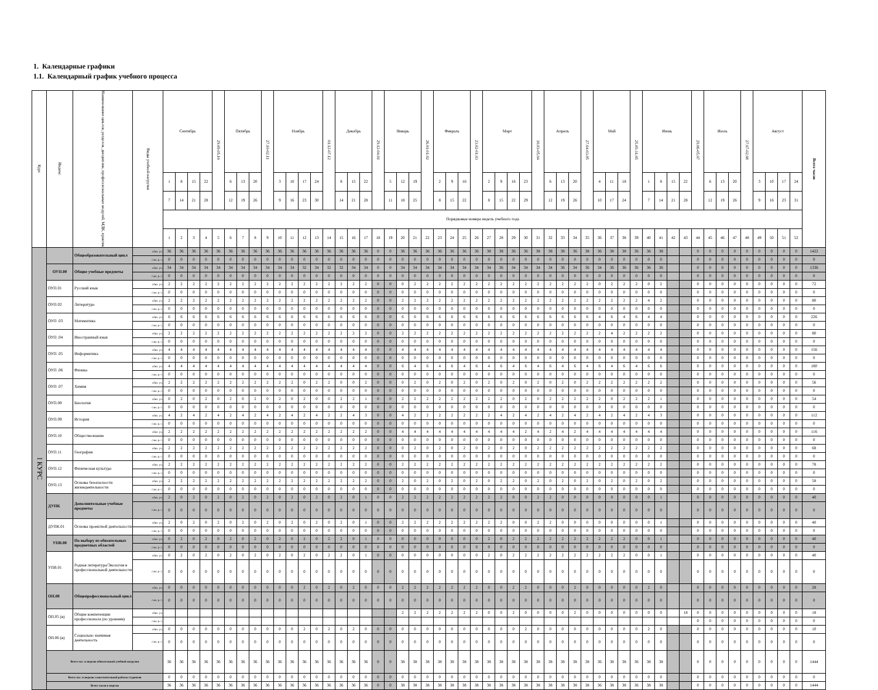1. Календарные графики
1.1. Календарный график учебного процесса
| Курс | Индекс | Наименование циклов, разделов, дисциплин, профессиональных модулей, МДК, практик | Виды учебной нагрузки | Сентябрь | | | | 29.09-05.10 | Октябрь | | | 27.10-02.11 | Ноябрь | | | | 01.12-07.12 | Декабрь | | | 29.12-04.01 | Январь | | | 26.01-01.02 | Февраль | | | 23.02-01.03 | Март | | | | 30.03-05.04 | Апрель | | | 27.04-03.05 | Май | | | 25.05-31.05 | Июнь | | | | 29.06-05.07 | Июль | | | 27.07-02.08 | Август | | | | Всего часов |
| --- | --- | --- | --- | --- | --- | --- | --- | --- | --- | --- | --- | --- | --- | --- | --- | --- | --- | --- | --- | --- | --- | --- | --- | --- | --- | --- | --- | --- | --- | --- | --- | --- | --- | --- | --- | --- | --- | --- | --- | --- | --- | --- | --- | --- | --- | --- | --- | --- | --- | --- | --- | --- | --- | --- | --- | --- |
| | | | | 1 | 8 | 15 | 22 | | 6 | 13 | 20 | | 3 | 10 | 17 | 24 | | 8 | 15 | 22 | | 5 | 12 | 19 | | 2 | 9 | 16 | | 2 | 9 | 16 | 23 | | 6 | 13 | 20 | | 4 | 11 | 18 | | 1 | 8 | 15 | 22 | | 6 | 13 | 20 | | 3 | 10 | 17 | 24 | |
| | | | | 7 | 14 | 21 | 28 | | 12 | 19 | 26 | | 9 | 16 | 23 | 30 | | 14 | 21 | 28 | | 11 | 18 | 25 | | 8 | 15 | 22 | | 8 | 15 | 22 | 29 | | 12 | 19 | 26 | | 10 | 17 | 24 | | 7 | 14 | 21 | 28 | | 12 | 19 | 26 | | 9 | 16 | 23 | 31 | |
| | | | | Порядковые номера недель учебного года | | | | | | | | | | | | | | | | | | | | | | | | | | | | | | | | | | | | | | | | | | | | | | | | | | | | |
| | | | | 1 | 2 | 3 | 4 | 5 | 6 | 7 | 8 | 9 | 10 | 11 | 12 | 13 | 14 | 15 | 16 | 17 | 18 | 19 | 20 | 21 | 22 | 23 | 24 | 25 | 26 | 27 | 28 | 29 | 30 | 31 | 32 | 33 | 34 | 35 | 36 | 37 | 38 | 39 | 40 | 41 | 42 | 43 | 44 | 45 | 46 | 47 | 48 | 49 | 50 | 51 | 52 | |
| I КУРС | | Общеобразовательный цикл | обяз. уч. | 36 | 36 | 36 | 36 | 36 | 36 | 36 | 36 | 36 | 36 | 36 | 36 | 36 | 36 | 36 | 36 | 36 | 0 | 0 | 36 | 36 | 36 | 36 | 36 | 36 | 36 | 38 | 38 | 36 | 36 | 38 | 38 | 38 | 36 | 38 | 36 | 38 | 38 | 36 | 36 | 38 | | | 0 | 0 | 0 | 0 | 0 | 0 | 0 | 0 | 0 | 1422 |
| | | | сам. р. с. | 0 | 0 | 0 | 0 | 0 | 0 | 0 | 0 | 0 | 0 | 0 | 0 | 0 | 0 | 0 | 0 | 0 | 0 | 0 | 0 | 0 | 0 | 0 | 0 | 0 | 0 | 0 | 0 | 0 | 0 | 0 | 0 | 0 | 0 | 0 | 0 | 0 | 0 | 0 | 0 | 0 | | | 0 | 0 | 0 | 0 | 0 | 0 | 0 | 0 | 0 | 0 |
| | ОУП.00 | Общие учебные предметы | обяз. уч. | 34 | 34 | 34 | 34 | 34 | 34 | 34 | 34 | 34 | 34 | 34 | 32 | 34 | 32 | 32 | 34 | 34 | 0 | 0 | 34 | 34 | 34 | 34 | 34 | 34 | 34 | 34 | 36 | 34 | 34 | 34 | 34 | 36 | 34 | 36 | 34 | 36 | 36 | 36 | 36 | 36 | | | 0 | 0 | 0 | 0 | 0 | 0 | 0 | 0 | 0 | 1336 |
| | | | сам. р. с. | 0 | 0 | 0 | 0 | 0 | 0 | 0 | 0 | 0 | 0 | 0 | 0 | 0 | 0 | 0 | 0 | 0 | 0 | 0 | 0 | 0 | 0 | 0 | 0 | 0 | 0 | 0 | 0 | 0 | 0 | 0 | 0 | 0 | 0 | 0 | 0 | 0 | 0 | 0 | 0 | 0 | | | 0 | 0 | 0 | 0 | 0 | 0 | 0 | 0 | 0 | 0 |
| | ОУП.01 | Русский язык | обяз. уч. | 2 | 2 | 2 | 2 | 2 | 2 | 2 | 2 | 2 | 2 | 2 | 2 | 2 | 2 | 2 | 2 | 2 | 0 | 0 | 0 | 2 | 2 | 2 | 2 | 2 | 2 | 2 | 2 | 2 | 2 | 2 | 2 | 2 | 2 | 2 | 0 | 2 | 2 | 2 | 0 | 2 | | | 0 | 0 | 0 | 0 | 0 | 0 | 0 | 0 | 0 | 72 |
| | | | сам. р. с. | 0 | 0 | 0 | 0 | 0 | 0 | 0 | 0 | 0 | 0 | 0 | 0 | 0 | 0 | 0 | 0 | 0 | 0 | 0 | 0 | 0 | 0 | 0 | 0 | 0 | 0 | 0 | 0 | 0 | 0 | 0 | 0 | 0 | 0 | 0 | 0 | 0 | 0 | 0 | 0 | 0 | | | 0 | 0 | 0 | 0 | 0 | 0 | 0 | 0 | 0 | 0 |
| | ОУП.02 | Литература | обяз. уч. | 2 | 2 | 2 | 2 | 2 | 2 | 2 | 2 | 2 | 2 | 2 | 2 | 2 | 2 | 2 | 2 | 2 | 0 | 0 | 2 | 2 | 2 | 2 | 2 | 2 | 2 | 2 | 2 | 2 | 2 | 2 | 2 | 2 | 2 | 2 | 2 | 2 | 2 | 2 | 4 | 2 | | | 0 | 0 | 0 | 0 | 0 | 0 | 0 | 0 | 0 | 80 |
| | | | сам. р. с. | 0 | 0 | 0 | 0 | 0 | 0 | 0 | 0 | 0 | 0 | 0 | 0 | 0 | 0 | 0 | 0 | 0 | 0 | 0 | 0 | 0 | 0 | 0 | 0 | 0 | 0 | 0 | 0 | 0 | 0 | 0 | 0 | 0 | 0 | 0 | 0 | 0 | 0 | 0 | 0 | 0 | | | 0 | 0 | 0 | 0 | 0 | 0 | 0 | 0 | 0 | 0 |
| | ОУП .03 | Математика | обяз. уч. | 6 | 6 | 6 | 6 | 6 | 6 | 6 | 6 | 6 | 6 | 6 | 6 | 6 | 6 | 6 | 6 | 6 | 0 | 0 | 6 | 6 | 6 | 6 | 6 | 6 | 6 | 6 | 6 | 6 | 6 | 6 | 6 | 6 | 6 | 6 | 4 | 6 | 4 | 6 | 4 | 4 | | | 0 | 0 | 0 | 0 | 0 | 0 | 0 | 0 | 0 | 226 |
| | | | сам. р. с. | 0 | 0 | 0 | 0 | 0 | 0 | 0 | 0 | 0 | 0 | 0 | 0 | 0 | 0 | 0 | 0 | 0 | 0 | 0 | 0 | 0 | 0 | 0 | 0 | 0 | 0 | 0 | 0 | 0 | 0 | 0 | 0 | 0 | 0 | 0 | 0 | 0 | 0 | 0 | 0 | 0 | | | 0 | 0 | 0 | 0 | 0 | 0 | 0 | 0 | 0 | 0 |
| | ОУП .04 | Иностранный язык | обяз. уч. | 2 | 2 | 2 | 2 | 2 | 2 | 2 | 2 | 2 | 2 | 2 | 2 | 2 | 2 | 2 | 2 | 2 | 0 | 0 | 2 | 2 | 2 | 2 | 2 | 2 | 2 | 2 | 2 | 2 | 2 | 2 | 2 | 2 | 2 | 2 | 2 | 4 | 2 | 2 | 2 | 2 | | | 0 | 0 | 0 | 0 | 0 | 0 | 0 | 0 | 0 | 80 |
| | | | сам. р. с. | 0 | 0 | 0 | 0 | 0 | 0 | 0 | 0 | 0 | 0 | 0 | 0 | 0 | 0 | 0 | 0 | 0 | 0 | 0 | 0 | 0 | 0 | 0 | 0 | 0 | 0 | 0 | 0 | 0 | 0 | 0 | 0 | 0 | 0 | 0 | 0 | 0 | 0 | 0 | 0 | 0 | | | 0 | 0 | 0 | 0 | 0 | 0 | 0 | 0 | 0 | 0 |
| | ОУП .05 | Информатика | обяз. уч. | 4 | 4 | 4 | 4 | 4 | 4 | 4 | 4 | 4 | 4 | 4 | 4 | 4 | 4 | 4 | 4 | 4 | 0 | 0 | 4 | 4 | 4 | 4 | 4 | 4 | 4 | 4 | 4 | 4 | 4 | 4 | 4 | 4 | 4 | 4 | 4 | 4 | 4 | 4 | 4 | 4 | | | 0 | 0 | 0 | 0 | 0 | 0 | 0 | 0 | 0 | 156 |
| | | | сам. р. с. | 0 | 0 | 0 | 0 | 0 | 0 | 0 | 0 | 0 | 0 | 0 | 0 | 0 | 0 | 0 | 0 | 0 | 0 | 0 | 0 | 0 | 0 | 0 | 0 | 0 | 0 | 0 | 0 | 0 | 0 | 0 | 0 | 0 | 0 | 0 | 0 | 0 | 0 | 0 | 0 | 0 | | | 0 | 0 | 0 | 0 | 0 | 0 | 0 | 0 | 0 | 0 |
| | ОУП .06 | Физика | обяз. уч. | 4 | 4 | 4 | 4 | 4 | 4 | 4 | 4 | 4 | 4 | 4 | 4 | 4 | 4 | 4 | 4 | 4 | 0 | 0 | 6 | 4 | 6 | 4 | 6 | 4 | 6 | 4 | 6 | 4 | 6 | 4 | 6 | 4 | 6 | 4 | 6 | 4 | 6 | 4 | 6 | 6 | | | 0 | 0 | 0 | 0 | 0 | 0 | 0 | 0 | 0 | 180 |
| | | | сам. р. с. | 0 | 0 | 0 | 0 | 0 | 0 | 0 | 0 | 0 | 0 | 0 | 0 | 0 | 0 | 0 | 0 | 0 | 0 | 0 | 0 | 0 | 0 | 0 | 0 | 0 | 0 | 0 | 0 | 0 | 0 | 0 | 0 | 0 | 0 | 0 | 0 | 0 | 0 | 0 | 0 | 0 | | | 0 | 0 | 0 | 0 | 0 | 0 | 0 | 0 | 0 | 0 |
| | ОУП .07 | Химия | обяз. уч. | 2 | 2 | 2 | 2 | 2 | 2 | 2 | 2 | 2 | 2 | 2 | 0 | 2 | 2 | 0 | 0 | 2 | 0 | 0 | 0 | 2 | 0 | 2 | 0 | 2 | 0 | 2 | 0 | 2 | 0 | 2 | 0 | 2 | 0 | 2 | 2 | 2 | 2 | 2 | 2 | 2 | | | 0 | 0 | 0 | 0 | 0 | 0 | 0 | 0 | 0 | 56 |
| | | | сам. р. с. | 0 | 0 | 0 | 0 | 0 | 0 | 0 | 0 | 0 | 0 | 0 | 0 | 0 | 0 | 0 | 0 | 0 | 0 | 0 | 0 | 0 | 0 | 0 | 0 | 0 | 0 | 0 | 0 | 0 | 0 | 0 | 0 | 0 | 0 | 0 | 0 | 0 | 0 | 0 | 0 | 0 | | | 0 | 0 | 0 | 0 | 0 | 0 | 0 | 0 | 0 | 0 |
| | ОУП.08 | Биология | обяз. уч. | 0 | 2 | 0 | 2 | 0 | 2 | 0 | 2 | 0 | 2 | 0 | 2 | 0 | 0 | 2 | 2 | 1 | 0 | 0 | 2 | 2 | 2 | 2 | 2 | 2 | 2 | 2 | 2 | 0 | 2 | 0 | 2 | 2 | 2 | 2 | 2 | 0 | 2 | 2 | 2 | 1 | | | 0 | 0 | 0 | 0 | 0 | 0 | 0 | 0 | 0 | 54 |
| | | | сам. р. с. | 0 | 0 | 0 | 0 | 0 | 0 | 0 | 0 | 0 | 0 | 0 | 0 | 0 | 0 | 0 | 0 | 0 | 0 | 0 | 0 | 0 | 0 | 0 | 0 | 0 | 0 | 0 | 0 | 0 | 0 | 0 | 0 | 0 | 0 | 0 | 0 | 0 | 0 | 0 | 0 | 0 | | | 0 | 0 | 0 | 0 | 0 | 0 | 0 | 0 | 0 | 0 |
| | ОУП.09 | История | обяз. уч. | 4 | 2 | 4 | 2 | 4 | 2 | 4 | 2 | 4 | 2 | 4 | 2 | 4 | 2 | 2 | 4 | 3 | 0 | 0 | 4 | 2 | 2 | 2 | 2 | 2 | 2 | 2 | 4 | 2 | 4 | 2 | 4 | 2 | 4 | 2 | 4 | 2 | 4 | 2 | 4 | 3 | | | 0 | 0 | 0 | 0 | 0 | 0 | 0 | 0 | 0 | 112 |
| | | | сам. р. с. | 0 | 0 | 0 | 0 | 0 | 0 | 0 | 0 | 0 | 0 | 0 | 0 | 0 | 0 | 0 | 0 | 0 | 0 | 0 | 0 | 0 | 0 | 0 | 0 | 0 | 0 | 0 | 0 | 0 | 0 | 0 | 0 | 0 | 0 | 0 | 0 | 0 | 0 | 0 | 0 | 0 | | | 0 | 0 | 0 | 0 | 0 | 0 | 0 | 0 | 0 | 0 |
| | ОУП.10 | Обществознание | обяз. уч. | 2 | 2 | 2 | 2 | 2 | 2 | 2 | 2 | 2 | 2 | 2 | 2 | 2 | 2 | 2 | 2 | 2 | 0 | 0 | 4 | 4 | 4 | 4 | 4 | 4 | 4 | 4 | 4 | 4 | 2 | 4 | 2 | 4 | 2 | 4 | 4 | 4 | 4 | 4 | 4 | 4 | | | 0 | 0 | 0 | 0 | 0 | 0 | 0 | 0 | 0 | 116 |
| | | | сам. р. с. | 0 | 0 | 0 | 0 | 0 | 0 | 0 | 0 | 0 | 0 | 0 | 0 | 0 | 0 | 0 | 0 | 0 | 0 | 0 | 0 | 0 | 0 | 0 | 0 | 0 | 0 | 0 | 0 | 0 | 0 | 0 | 0 | 0 | 0 | 0 | 0 | 0 | 0 | 0 | 0 | 0 | | | 0 | 0 | 0 | 0 | 0 | 0 | 0 | 0 | 0 | 0 |
| | ОУП.11 | География | обяз. уч. | 2 | 2 | 2 | 2 | 2 | 2 | 2 | 2 | 2 | 2 | 2 | 2 | 2 | 2 | 2 | 2 | 2 | 0 | 0 | 0 | 2 | 0 | 2 | 0 | 2 | 0 | 2 | 0 | 2 | 0 | 2 | 2 | 2 | 2 | 2 | 2 | 2 | 2 | 2 | 2 | 2 | | | 0 | 0 | 0 | 0 | 0 | 0 | 0 | 0 | 0 | 68 |
| | | | сам. р. с. | 0 | 0 | 0 | 0 | 0 | 0 | 0 | 0 | 0 | 0 | 0 | 0 | 0 | 0 | 0 | 0 | 0 | 0 | 0 | 0 | 0 | 0 | 0 | 0 | 0 | 0 | 0 | 0 | 0 | 0 | 0 | 0 | 0 | 0 | 0 | 0 | 0 | 0 | 0 | 0 | 0 | | | 0 | 0 | 0 | 0 | 0 | 0 | 0 | 0 | 0 | 0 |
| | ОУП.12 | Физическая культура | обяз. уч. | 2 | 2 | 2 | 2 | 2 | 2 | 2 | 2 | 2 | 2 | 2 | 2 | 2 | 2 | 2 | 2 | 2 | 0 | 0 | 2 | 2 | 2 | 2 | 2 | 2 | 2 | 2 | 2 | 2 | 2 | 2 | 2 | 2 | 2 | 2 | 2 | 2 | 2 | 2 | 2 | 2 | | | 0 | 0 | 0 | 0 | 0 | 0 | 0 | 0 | 0 | 78 |
| | | | сам. р. с. | 0 | 0 | 0 | 0 | 0 | 0 | 0 | 0 | 0 | 0 | 0 | 0 | 0 | 0 | 0 | 0 | 0 | 0 | 0 | 0 | 0 | 0 | 0 | 0 | 0 | 0 | 0 | 0 | 0 | 0 | 0 | 0 | 0 | 0 | 0 | 0 | 0 | 0 | 0 | 0 | 0 | | | 0 | 0 | 0 | 0 | 0 | 0 | 0 | 0 | 0 | 0 |
| | ОУП.13 | Основы безопасности жизнедеятельности | обяз. уч. | 2 | 2 | 2 | 2 | 2 | 2 | 2 | 2 | 2 | 2 | 2 | 2 | 2 | 2 | 2 | 2 | 2 | 0 | 0 | 2 | 0 | 2 | 0 | 2 | 0 | 2 | 0 | 2 | 2 | 0 | 2 | 0 | 2 | 0 | 2 | 0 | 2 | 0 | 2 | 0 | 2 | | | 0 | 0 | 0 | 0 | 0 | 0 | 0 | 0 | 0 | 58 |
| | | | сам. р. с. | 0 | 0 | 0 | 0 | 0 | 0 | 0 | 0 | 0 | 0 | 0 | 0 | 0 | 0 | 0 | 0 | 0 | 0 | 0 | 0 | 0 | 0 | 0 | 0 | 0 | 0 | 0 | 0 | 0 | 0 | 0 | 0 | 0 | 0 | 0 | 0 | 0 | 0 | 0 | 0 | 0 | | | 0 | 0 | 0 | 0 | 0 | 0 | 0 | 0 | 0 | 0 |
| | ДУПК | Дополнительные учебные предметы | обяз. уч. | 2 | 0 | 2 | 0 | 2 | 0 | 2 | 0 | 2 | 0 | 2 | 0 | 2 | 0 | 2 | 0 | 1 | 0 | 0 | 2 | 2 | 2 | 2 | 2 | 2 | 2 | 2 | 2 | 0 | 0 | 2 | 2 | 0 | 0 | 0 | 0 | 0 | 0 | 0 | 0 | 1 | | | 0 | 0 | 0 | 0 | 0 | 0 | 0 | 0 | 0 | 40 |
| | | | сам. р. с. | 0 | 0 | 0 | 0 | 0 | 0 | 0 | 0 | 0 | 0 | 0 | 0 | 0 | 0 | 0 | 0 | 0 | 0 | 0 | 0 | 0 | 0 | 0 | 0 | 0 | 0 | 0 | 0 | 0 | 0 | 0 | 0 | 0 | 0 | 0 | 0 | 0 | 0 | 0 | 0 | 0 | | | 0 | 0 | 0 | 0 | 0 | 0 | 0 | 0 | 0 | 0 |
| | ДУПК.01 | Основы проектной деятельности | обяз. уч. | 2 | 0 | 2 | 0 | 2 | 0 | 2 | 0 | 2 | 0 | 2 | 0 | 2 | 0 | 2 | 0 | 1 | 0 | 0 | 2 | 2 | 2 | 2 | 2 | 2 | 2 | 2 | 2 | 0 | 0 | 2 | 2 | 0 | 0 | 0 | 0 | 0 | 0 | 0 | 0 | 1 | | | 0 | 0 | 0 | 0 | 0 | 0 | 0 | 0 | 0 | 40 |
| | | | сам. р. с. | 0 | 0 | 0 | 0 | 0 | 0 | 0 | 0 | 0 | 0 | 0 | 0 | 0 | 0 | 0 | 0 | 0 | 0 | 0 | 0 | 0 | 0 | 0 | 0 | 0 | 0 | 0 | 0 | 0 | 0 | 0 | 0 | 0 | 0 | 0 | 0 | 0 | 0 | 0 | 0 | 0 | | | 0 | 0 | 0 | 0 | 0 | 0 | 0 | 0 | 0 | 0 |
| | УПВ.00 | По выбору из обязательных предметных областей | обяз. уч. | 0 | 2 | 0 | 2 | 0 | 2 | 0 | 2 | 0 | 2 | 0 | 2 | 0 | 2 | 2 | 0 | 1 | 0 | 0 | 0 | 0 | 0 | 0 | 0 | 0 | 0 | 2 | 0 | 2 | 2 | 2 | 2 | 2 | 2 | 2 | 2 | 2 | 2 | 0 | 0 | 1 | | | 0 | 0 | 0 | 0 | 0 | 0 | 0 | 0 | 0 | 40 |
| | | | сам. р. с. | 0 | 0 | 0 | 0 | 0 | 0 | 0 | 0 | 0 | 0 | 0 | 0 | 0 | 0 | 0 | 0 | 0 | 0 | 0 | 0 | 0 | 0 | 0 | 0 | 0 | 0 | 0 | 0 | 0 | 0 | 0 | 0 | 0 | 0 | 0 | 0 | 0 | 0 | 0 | 0 | 0 | | | 0 | 0 | 0 | 0 | 0 | 0 | 0 | 0 | 0 | 0 |
| | УПВ.01 | Родная литература/Экология в профессиональной деятельности | обяз. уч. | 0 | 2 | 0 | 2 | 0 | 2 | 0 | 2 | 0 | 2 | 0 | 2 | 0 | 2 | 2 | 0 | 1 | 0 | 0 | 0 | 0 | 0 | 0 | 0 | 0 | 0 | 2 | 0 | 2 | 2 | 2 | 2 | 2 | 2 | 2 | 2 | 2 | 2 | 0 | 0 | 1 | | | 0 | 0 | 0 | 0 | 0 | 0 | 0 | 0 | 0 | 40 |
| | | | сам. р. с. | 0 | 0 | 0 | 0 | 0 | 0 | 0 | 0 | 0 | 0 | 0 | 0 | 0 | 0 | 0 | 0 | 0 | 0 | 0 | 0 | 0 | 0 | 0 | 0 | 0 | 0 | 0 | 0 | 0 | 0 | 0 | 0 | 0 | 0 | 0 | 0 | 0 | 0 | 0 | 0 | 0 | | | 0 | 0 | 0 | 0 | 0 | 0 | 0 | 0 | 0 | 0 |
| | ОП.00 | Общепрофессиональный цикл | обяз. уч. | 0 | 0 | 0 | 0 | 0 | 0 | 0 | 0 | 0 | 0 | 0 | 2 | 0 | 2 | 0 | 2 | 0 | 0 | 0 | 2 | 2 | 2 | 2 | 2 | 2 | 2 | 0 | 0 | 2 | 2 | 0 | 0 | 0 | 2 | 0 | 0 | 0 | 0 | 0 | 2 | 0 | | | 0 | 0 | 0 | 0 | 0 | 0 | 0 | 0 | 0 | 28 |
| | | | сам. р. с. | 0 | 0 | 0 | 0 | 0 | 0 | 0 | 0 | 0 | 0 | 0 | 0 | 0 | 0 | 0 | 0 | 0 | 0 | 0 | 0 | 0 | 0 | 0 | 0 | 0 | 0 | 0 | 0 | 0 | 0 | 0 | 0 | 0 | 0 | 0 | 0 | 0 | 0 | 0 | 0 | 0 | | | 0 | 0 | 0 | 0 | 0 | 0 | 0 | 0 | 0 | 0 |
| | ОП.05 (в) | Общие компетенции профессионала (по уровням) | обяз. уч. | | | | | | | | | | | | | | | | | | | | 2 | 2 | 2 | 2 | 2 | 2 | 2 | 0 | 0 | 2 | 0 | 0 | 0 | 0 | 2 | 0 | 0 | 0 | 0 | 0 | 0 | 0 | | 18 | 0 | 0 | 0 | 0 | 0 | 0 | 0 | 0 | 0 | 18 |
| | | | сам. р. с. | | | | | | | | | | | | | | | | | | | | | | | | | | | | | | | | | | | | | | | | | | | | 0 | 0 | 0 | 0 | 0 | 0 | 0 | 0 | 0 | 0 |
| | ОП.06 (в) | Социально значимая деятельность | обяз. уч. | 0 | 0 | 0 | 0 | 0 | 0 | 0 | 0 | 0 | 0 | 0 | 2 | 0 | 2 | 0 | 2 | 0 | 0 | 0 | 0 | 0 | 0 | 0 | 0 | 0 | 0 | 0 | 0 | 0 | 2 | 0 | 0 | 0 | 0 | 0 | 0 | 0 | 0 | 0 | 2 | 0 | | | 0 | 0 | 0 | 0 | 0 | 0 | 0 | 0 | 0 | 10 |
| | | | сам. р. с. | 0 | 0 | 0 | 0 | 0 | 0 | 0 | 0 | 0 | 0 | 0 | 0 | 0 | 0 | 0 | 0 | 0 | 0 | 0 | 0 | 0 | 0 | 0 | 0 | 0 | 0 | 0 | 0 | 0 | 0 | 0 | 0 | 0 | 0 | 0 | 0 | 0 | 0 | 0 | 0 | 0 | | | 0 | 0 | 0 | 0 | 0 | 0 | 0 | 0 | 0 | 0 |
| | Всего час. в неделю обязательной учебной нагрузки | | | 36 | 36 | 36 | 36 | 36 | 36 | 36 | 36 | 36 | 36 | 36 | 36 | 36 | 36 | 36 | 36 | 36 | 0 | 0 | 38 | 38 | 38 | 38 | 38 | 38 | 38 | 38 | 38 | 38 | 38 | 38 | 38 | 38 | 38 | 38 | 36 | 38 | 38 | 36 | 38 | 38 | | | 0 | 0 | 0 | 0 | 0 | 0 | 0 | 0 | 0 | 1444 |
| | Всего час. в неделю самостоятельной работы студентов | | | 0 | 0 | 0 | 0 | 0 | 0 | 0 | 0 | 0 | 0 | 0 | 0 | 0 | 0 | 0 | 0 | 0 | 0 | 0 | 0 | 0 | 0 | 0 | 0 | 0 | 0 | 0 | 0 | 0 | 0 | 0 | 0 | 0 | 0 | 0 | 0 | 0 | 0 | 0 | 0 | 0 | | | 0 | 0 | 0 | 0 | 0 | 0 | 0 | 0 | 0 | 0 |
| | Всего часов в неделю | | | 36 | 36 | 36 | 36 | 36 | 36 | 36 | 36 | 36 | 36 | 36 | 36 | 36 | 36 | 36 | 36 | 36 | 0 | 0 | 38 | 38 | 38 | 38 | 38 | 38 | 38 | 38 | 38 | 38 | 38 | 38 | 38 | 38 | 38 | 38 | 36 | 38 | 38 | 36 | 38 | 38 | | | 0 | 0 | 0 | 0 | 0 | 0 | 0 | 0 | 0 | 1444 |